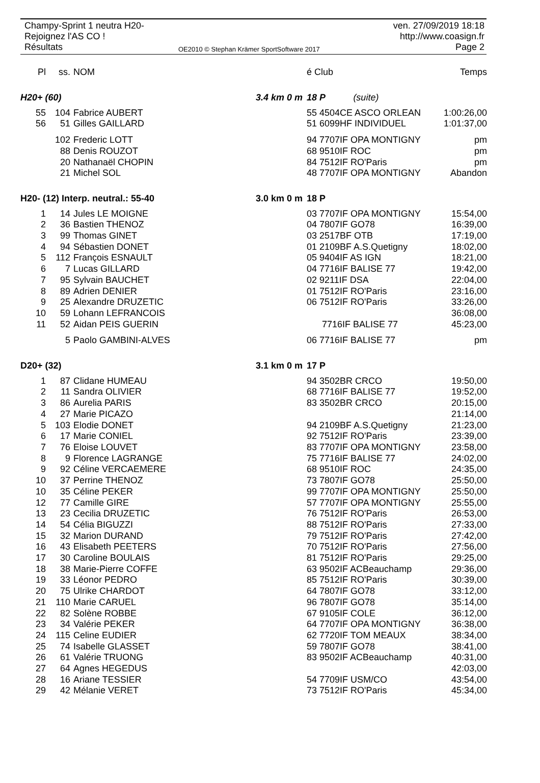Champy-Sprint 1 neutra H20-
Rejoignez l'AS CO !
Résultats
OE2010 © Stephan Krämer SportSoftware 2017
ven. 27/09/2019 18:18
http://www.coasign.fr
Page 2
| Pl | ss. | NOM | | é Club | Temps |
| H20+ (60) | | | 3.4 km 0 m | 18 P (suite) | |
| 55 | 104 | Fabrice AUBERT | | 55 4504CE ASCO ORLEAN | 1:00:26,00 |
| 56 | 51 | Gilles GAILLARD | | 51 6099HF INDIVIDUEL | 1:01:37,00 |
| | 102 | Frederic LOTT | | 94 7707IF OPA MONTIGNY | pm |
| | 88 | Denis ROUZOT | | 68 9510IF ROC | pm |
| | 20 | Nathanaël CHOPIN | | 84 7512IF RO'Paris | pm |
| | 21 | Michel SOL | | 48 7707IF OPA MONTIGNY | Abandon |
| H20- (12) Interp. neutral.: 55-40 | | | 3.0 km 0 m | 18 P | |
| 1 | 14 | Jules LE MOIGNE | | 03 7707IF OPA MONTIGNY | 15:54,00 |
| 2 | 36 | Bastien THENOZ | | 04 7807IF GO78 | 16:39,00 |
| 3 | 99 | Thomas GINET | | 03 2517BF OTB | 17:19,00 |
| 4 | 94 | Sébastien DONET | | 01 2109BF A.S.Quetigny | 18:02,00 |
| 5 | 112 | François ESNAULT | | 05 9404IF AS IGN | 18:21,00 |
| 6 | 7 | Lucas GILLARD | | 04 7716IF BALISE 77 | 19:42,00 |
| 7 | 95 | Sylvain BAUCHET | | 02 9211IF DSA | 22:04,00 |
| 8 | 89 | Adrien DENIER | | 01 7512IF RO'Paris | 23:16,00 |
| 9 | 25 | Alexandre DRUZETIC | | 06 7512IF RO'Paris | 33:26,00 |
| 10 | 59 | Lohann LEFRANCOIS | | | 36:08,00 |
| 11 | 52 | Aidan PEIS GUERIN | | 7716IF BALISE 77 | 45:23,00 |
| | 5 | Paolo GAMBINI-ALVES | | 06 7716IF BALISE 77 | pm |
| D20+ (32) | | | 3.1 km 0 m | 17 P | |
| 1 | 87 | Clidane HUMEAU | | 94 3502BR CRCO | 19:50,00 |
| 2 | 11 | Sandra OLIVIER | | 68 7716IF BALISE 77 | 19:52,00 |
| 3 | 86 | Aurelia PARIS | | 83 3502BR CRCO | 20:15,00 |
| 4 | 27 | Marie PICAZO | | | 21:14,00 |
| 5 | 103 | Elodie DONET | | 94 2109BF A.S.Quetigny | 21:23,00 |
| 6 | 17 | Marie CONIEL | | 92 7512IF RO'Paris | 23:39,00 |
| 7 | 76 | Eloise LOUVET | | 83 7707IF OPA MONTIGNY | 23:58,00 |
| 8 | 9 | Florence LAGRANGE | | 75 7716IF BALISE 77 | 24:02,00 |
| 9 | 92 | Céline VERCAEMERE | | 68 9510IF ROC | 24:35,00 |
| 10 | 37 | Perrine THENOZ | | 73 7807IF GO78 | 25:50,00 |
| 10 | 35 | Céline PEKER | | 99 7707IF OPA MONTIGNY | 25:50,00 |
| 12 | 77 | Camille GIRE | | 57 7707IF OPA MONTIGNY | 25:55,00 |
| 13 | 23 | Cecilia DRUZETIC | | 76 7512IF RO'Paris | 26:53,00 |
| 14 | 54 | Célia BIGUZZI | | 88 7512IF RO'Paris | 27:33,00 |
| 15 | 32 | Marion DURAND | | 79 7512IF RO'Paris | 27:42,00 |
| 16 | 43 | Elisabeth PEETERS | | 70 7512IF RO'Paris | 27:56,00 |
| 17 | 30 | Caroline BOULAIS | | 81 7512IF RO'Paris | 29:25,00 |
| 18 | 38 | Marie-Pierre COFFE | | 63 9502IF ACBeauchamp | 29:36,00 |
| 19 | 33 | Léonor PEDRO | | 85 7512IF RO'Paris | 30:39,00 |
| 20 | 75 | Ulrike CHARDOT | | 64 7807IF GO78 | 33:12,00 |
| 21 | 110 | Marie CARUEL | | 96 7807IF GO78 | 35:14,00 |
| 22 | 82 | Solène ROBBE | | 67 9105IF COLE | 36:12,00 |
| 23 | 34 | Valérie PEKER | | 64 7707IF OPA MONTIGNY | 36:38,00 |
| 24 | 115 | Celine EUDIER | | 62 7720IF TOM MEAUX | 38:34,00 |
| 25 | 74 | Isabelle GLASSET | | 59 7807IF GO78 | 38:41,00 |
| 26 | 61 | Valérie TRUONG | | 83 9502IF ACBeauchamp | 40:31,00 |
| 27 | 64 | Agnes HEGEDUS | | | 42:03,00 |
| 28 | 16 | Ariane TESSIER | | 54 7709IF USM/CO | 43:54,00 |
| 29 | 42 | Mélanie VERET | | 73 7512IF RO'Paris | 45:34,00 |